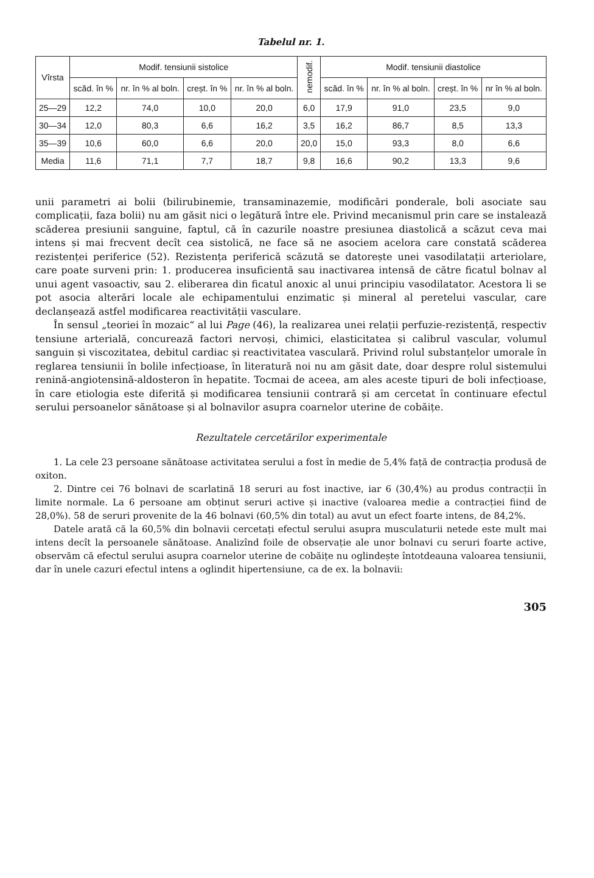Tabelul nr. 1.
| Vîrsta | Modif. tensiunii sistolice | | | | nemodif. | Modif. tensiunii diastolice | | | |
| --- | --- | --- | --- | --- | --- | --- | --- | --- | --- |
| | scăd. în % | nr. în % al boln. | creșt. în % | nr. în % al boln. | | scăd. în % | nr. în % al boln. | creșt. în % | nr în % al boln. |
| 25—29 | 12,2 | 74,0 | 10,0 | 20,0 | 6,0 | 17,9 | 91,0 | 23,5 | 9,0 |
| 30—34 | 12,0 | 80,3 | 6,6 | 16,2 | 3,5 | 16,2 | 86,7 | 8,5 | 13,3 |
| 35—39 | 10,6 | 60,0 | 6,6 | 20,0 | 20,0 | 15,0 | 93,3 | 8,0 | 6,6 |
| Media | 11,6 | 71,1 | 7,7 | 18,7 | 9,8 | 16,6 | 90,2 | 13,3 | 9,6 |
unii parametri ai bolii (bilirubinemie, transaminazemie, modificări ponderale, boli asociate sau complicații, faza bolii) nu am găsit nici o legătură între ele. Privind mecanismul prin care se instalează scăderea presiunii sanguine, faptul, că în cazurile noastre presiunea diastolică a scăzut ceva mai intens și mai frecvent decît cea sistolică, ne face să ne asociem acelora care constată scăderea rezistenței periferice (52). Rezistența periferică scăzută se datorește unei vasodilatații arteriolare, care poate surveni prin: 1. producerea insuficientă sau inactivarea intensă de către ficatul bolnav al unui agent vasoactiv, sau 2. eliberarea din ficatul anoxic al unui principiu vasodilatator. Acestora li se pot asocia alterări locale ale echipamentului enzimatic și mineral al peretelui vascular, care declanșează astfel modificarea reactivității vasculare.
În sensul „teoriei în mozaic“ al lui Page (46), la realizarea unei relații perfuzie-rezistență, respectiv tensiune arterială, concurează factori nervoși, chimici, elasticitatea și calibrul vascular, volumul sanguin și viscozitatea, debitul cardiac și reactivitatea vasculară. Privind rolul substanțelor umorale în reglarea tensiunii în bolile infecțioase, în literatură noi nu am găsit date, doar despre rolul sistemului renină-angiotensină-aldosteron în hepatite. Tocmai de aceea, am ales aceste tipuri de boli infecțioase, în care etiologia este diferită și modificarea tensiunii contrară și am cercetat în continuare efectul serului persoanelor sănătoase și al bolnavilor asupra coarnelor uterine de cobăițe.
Rezultatele cercetărilor experimentale
1. La cele 23 persoane sănătoase activitatea serului a fost în medie de 5,4% față de contracția produsă de oxiton.
2. Dintre cei 76 bolnavi de scarlatină 18 seruri au fost inactive, iar 6 (30,4%) au produs contracții în limite normale. La 6 persoane am obținut seruri active și inactive (valoarea medie a contracției fiind de 28,0%). 58 de seruri provenite de la 46 bolnavi (60,5% din total) au avut un efect foarte intens, de 84,2%.
Datele arată că la 60,5% din bolnavii cercetați efectul serului asupra musculaturii netede este mult mai intens decît la persoanele sănătoase. Analizînd foile de observație ale unor bolnavi cu seruri foarte active, observăm că efectul serului asupra coarnelor uterine de cobăițe nu oglindește întotdeauna valoarea tensiunii, dar în unele cazuri efectul intens a oglindit hipertensiune, ca de ex. la bolnavii:
305